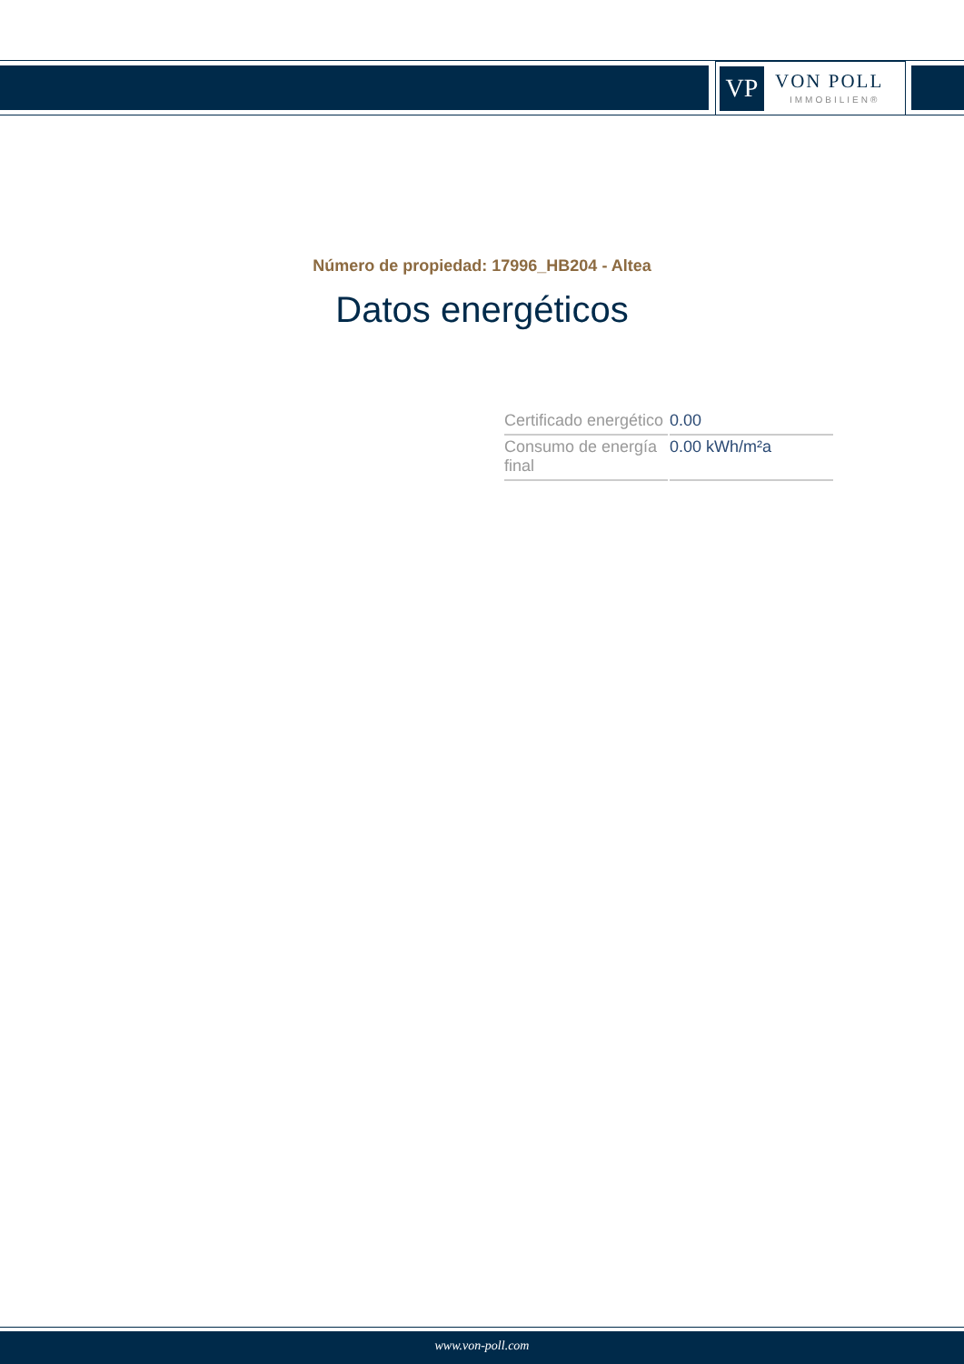VP
VON POLL
IMMOBILIEN®
Número de propiedad: 17996_HB204 - Altea
Datos energéticos
| Certificado energético | 0.00 |
| Consumo de energía final | 0.00 kWh/m²a |
www.von-poll.com